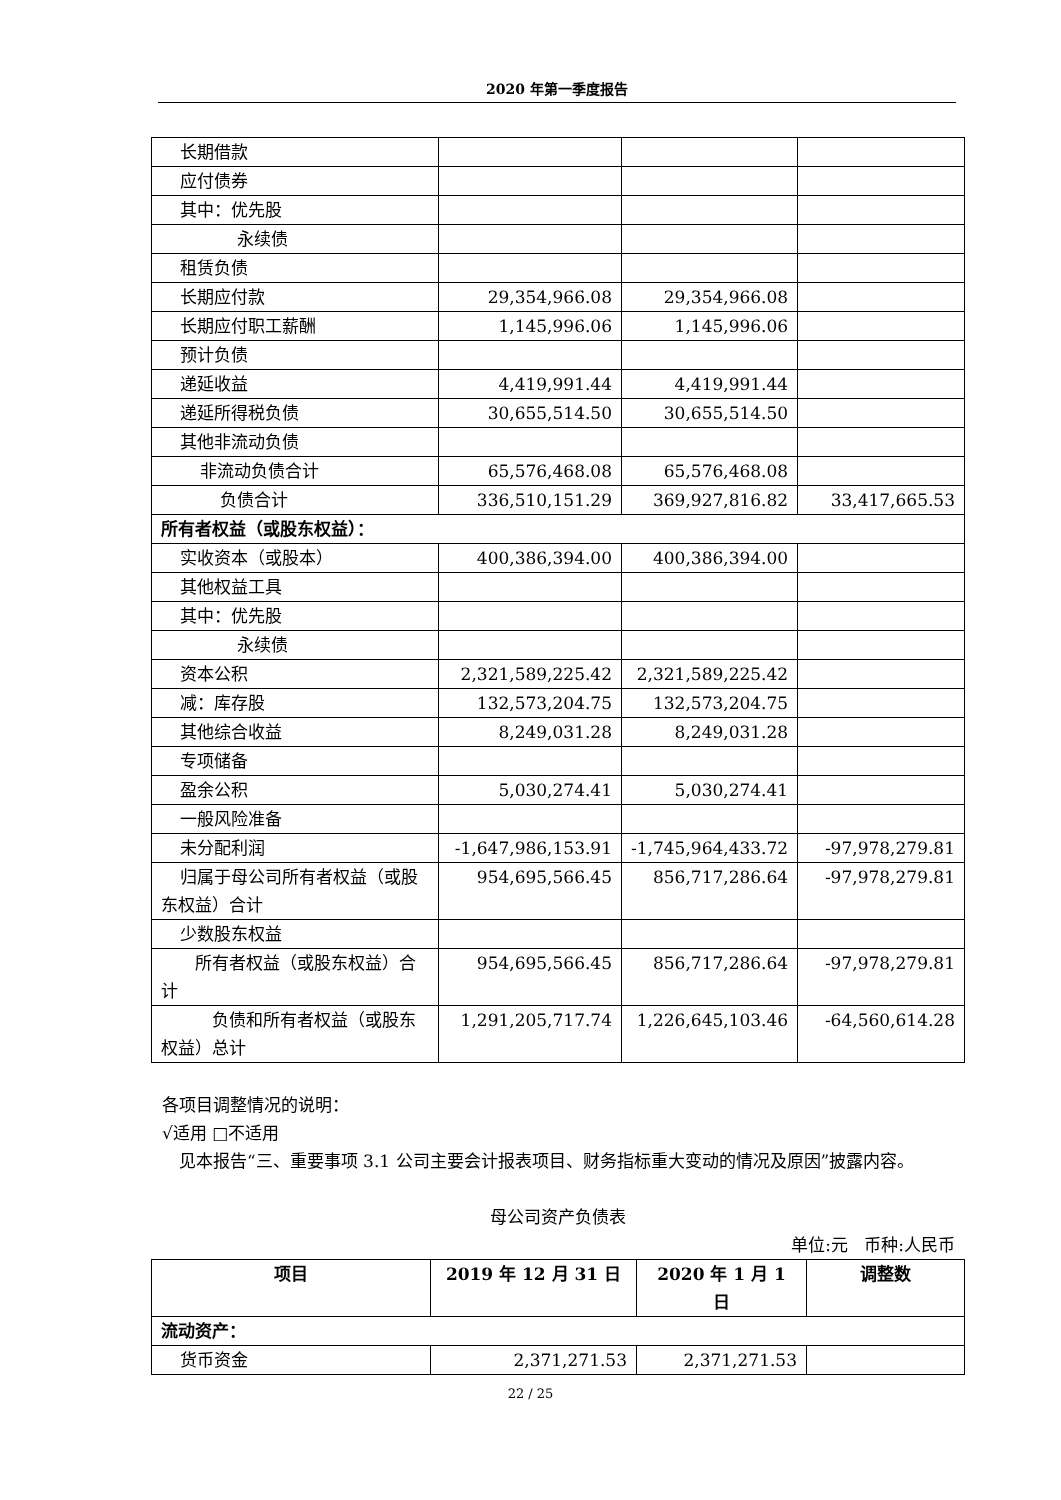2020 年第一季度报告
| 长期借款 | | | |
| 应付债券 | | | |
| 其中：优先股 | | | |
| 永续债 | | | |
| 租赁负债 | | | |
| 长期应付款 | 29,354,966.08 | 29,354,966.08 | |
| 长期应付职工薪酬 | 1,145,996.06 | 1,145,996.06 | |
| 预计负债 | | | |
| 递延收益 | 4,419,991.44 | 4,419,991.44 | |
| 递延所得税负债 | 30,655,514.50 | 30,655,514.50 | |
| 其他非流动负债 | | | |
| 非流动负债合计 | 65,576,468.08 | 65,576,468.08 | |
| 负债合计 | 336,510,151.29 | 369,927,816.82 | 33,417,665.53 |
| 所有者权益（或股东权益）： | | | |
| 实收资本（或股本） | 400,386,394.00 | 400,386,394.00 | |
| 其他权益工具 | | | |
| 其中：优先股 | | | |
| 永续债 | | | |
| 资本公积 | 2,321,589,225.42 | 2,321,589,225.42 | |
| 减：库存股 | 132,573,204.75 | 132,573,204.75 | |
| 其他综合收益 | 8,249,031.28 | 8,249,031.28 | |
| 专项储备 | | | |
| 盈余公积 | 5,030,274.41 | 5,030,274.41 | |
| 一般风险准备 | | | |
| 未分配利润 | -1,647,986,153.91 | -1,745,964,433.72 | -97,978,279.81 |
| 归属于母公司所有者权益（或股东权益）合计 | 954,695,566.45 | 856,717,286.64 | -97,978,279.81 |
| 少数股东权益 | | | |
| 所有者权益（或股东权益）合计 | 954,695,566.45 | 856,717,286.64 | -97,978,279.81 |
| 负债和所有者权益（或股东权益）总计 | 1,291,205,717.74 | 1,226,645,103.46 | -64,560,614.28 |
各项目调整情况的说明：
√适用 □不适用
　见本报告“三、重要事项 3.1 公司主要会计报表项目、财务指标重大变动的情况及原因”披露内容。
母公司资产负债表
单位:元 币种:人民币
| 项目 | 2019 年 12 月 31 日 | 2020 年 1 月 1 日 | 调整数 |
| --- | --- | --- | --- |
| 流动资产： | | | |
| 货币资金 | 2,371,271.53 | 2,371,271.53 | |
22 / 25